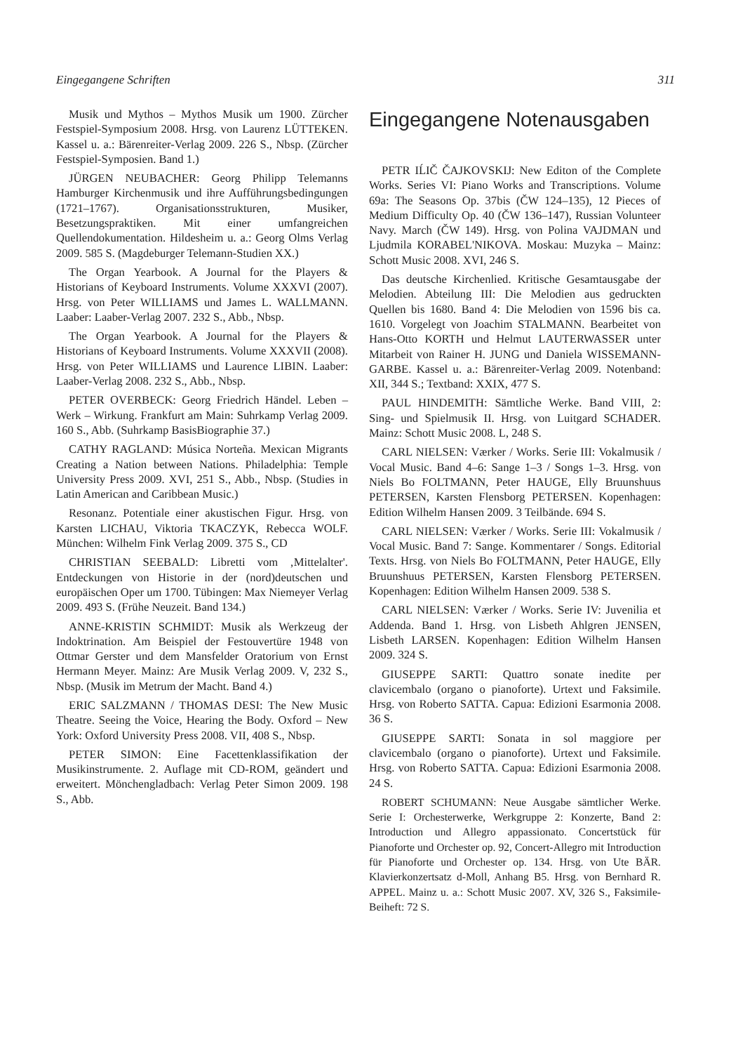Eingegangene Schriften 311
Musik und Mythos – Mythos Musik um 1900. Zürcher Festspiel-Symposium 2008. Hrsg. von Laurenz LÜTTEKEN. Kassel u. a.: Bärenreiter-Verlag 2009. 226 S., Nbsp. (Zürcher Festspiel-Symposien. Band 1.)
JÜRGEN NEUBACHER: Georg Philipp Telemanns Hamburger Kirchenmusik und ihre Aufführungsbedingungen (1721–1767). Organisationsstrukturen, Musiker, Besetzungspraktiken. Mit einer umfangreichen Quellendokumentation. Hildesheim u. a.: Georg Olms Verlag 2009. 585 S. (Magdeburger Telemann-Studien XX.)
The Organ Yearbook. A Journal for the Players & Historians of Keyboard Instruments. Volume XXXVI (2007). Hrsg. von Peter WILLIAMS und James L. WALLMANN. Laaber: Laaber-Verlag 2007. 232 S., Abb., Nbsp.
The Organ Yearbook. A Journal for the Players & Historians of Keyboard Instruments. Volume XXXVII (2008). Hrsg. von Peter WILLIAMS und Laurence LIBIN. Laaber: Laaber-Verlag 2008. 232 S., Abb., Nbsp.
PETER OVERBECK: Georg Friedrich Händel. Leben – Werk – Wirkung. Frankfurt am Main: Suhrkamp Verlag 2009. 160 S., Abb. (Suhrkamp BasisBiographie 37.)
CATHY RAGLAND: Música Norteña. Mexican Migrants Creating a Nation between Nations. Philadelphia: Temple University Press 2009. XVI, 251 S., Abb., Nbsp. (Studies in Latin American and Caribbean Music.)
Resonanz. Potentiale einer akustischen Figur. Hrsg. von Karsten LICHAU, Viktoria TKACZYK, Rebecca WOLF. München: Wilhelm Fink Verlag 2009. 375 S., CD
CHRISTIAN SEEBALD: Libretti vom ‚Mittelalter'. Entdeckungen von Historie in der (nord)deutschen und europäischen Oper um 1700. Tübingen: Max Niemeyer Verlag 2009. 493 S. (Frühe Neuzeit. Band 134.)
ANNE-KRISTIN SCHMIDT: Musik als Werkzeug der Indoktrination. Am Beispiel der Festouvertüre 1948 von Ottmar Gerster und dem Mansfelder Oratorium von Ernst Hermann Meyer. Mainz: Are Musik Verlag 2009. V, 232 S., Nbsp. (Musik im Metrum der Macht. Band 4.)
ERIC SALZMANN / THOMAS DESI: The New Music Theatre. Seeing the Voice, Hearing the Body. Oxford – New York: Oxford University Press 2008. VII, 408 S., Nbsp.
PETER SIMON: Eine Facettenklassifikation der Musikinstrumente. 2. Auflage mit CD-ROM, geändert und erweitert. Mönchengladbach: Verlag Peter Simon 2009. 198 S., Abb.
Eingegangene Notenausgaben
PETR IĹIČ ČAJKOVSKIJ: New Editon of the Complete Works. Series VI: Piano Works and Transcriptions. Volume 69a: The Seasons Op. 37bis (ČW 124–135), 12 Pieces of Medium Difficulty Op. 40 (ČW 136–147), Russian Volunteer Navy. March (ČW 149). Hrsg. von Polina VAJDMAN und Ljudmila KORABEL'NIKOVA. Moskau: Muzyka – Mainz: Schott Music 2008. XVI, 246 S.
Das deutsche Kirchenlied. Kritische Gesamtausgabe der Melodien. Abteilung III: Die Melodien aus gedruckten Quellen bis 1680. Band 4: Die Melodien von 1596 bis ca. 1610. Vorgelegt von Joachim STALMANN. Bearbeitet von Hans-Otto KORTH und Helmut LAUTERWASSER unter Mitarbeit von Rainer H. JUNG und Daniela WISSEMANN-GARBE. Kassel u. a.: Bärenreiter-Verlag 2009. Notenband: XII, 344 S.; Textband: XXIX, 477 S.
PAUL HINDEMITH: Sämtliche Werke. Band VIII, 2: Sing- und Spielmusik II. Hrsg. von Luitgard SCHADER. Mainz: Schott Music 2008. L, 248 S.
CARL NIELSEN: Værker / Works. Serie III: Vokalmusik / Vocal Music. Band 4–6: Sange 1–3 / Songs 1–3. Hrsg. von Niels Bo FOLTMANN, Peter HAUGE, Elly Bruunshuus PETERSEN, Karsten Flensborg PETERSEN. Kopenhagen: Edition Wilhelm Hansen 2009. 3 Teilbände. 694 S.
CARL NIELSEN: Værker / Works. Serie III: Vokalmusik / Vocal Music. Band 7: Sange. Kommentarer / Songs. Editorial Texts. Hrsg. von Niels Bo FOLTMANN, Peter HAUGE, Elly Bruunshuus PETERSEN, Karsten Flensborg PETERSEN. Kopenhagen: Edition Wilhelm Hansen 2009. 538 S.
CARL NIELSEN: Værker / Works. Serie IV: Juvenilia et Addenda. Band 1. Hrsg. von Lisbeth Ahlgren JENSEN, Lisbeth LARSEN. Kopenhagen: Edition Wilhelm Hansen 2009. 324 S.
GIUSEPPE SARTI: Quattro sonate inedite per clavicembalo (organo o pianoforte). Urtext und Faksimile. Hrsg. von Roberto SATTA. Capua: Edizioni Esarmonia 2008. 36 S.
GIUSEPPE SARTI: Sonata in sol maggiore per clavicembalo (organo o pianoforte). Urtext und Faksimile. Hrsg. von Roberto SATTA. Capua: Edizioni Esarmonia 2008. 24 S.
ROBERT SCHUMANN: Neue Ausgabe sämtlicher Werke. Serie I: Orchesterwerke, Werkgruppe 2: Konzerte, Band 2: Introduction und Allegro appassionato. Concertstück für Pianoforte und Orchester op. 92, Concert-Allegro mit Introduction für Pianoforte und Orchester op. 134. Hrsg. von Ute BÄR. Klavierkonzertsatz d-Moll, Anhang B5. Hrsg. von Bernhard R. APPEL. Mainz u. a.: Schott Music 2007. XV, 326 S., Faksimile-Beiheft: 72 S.